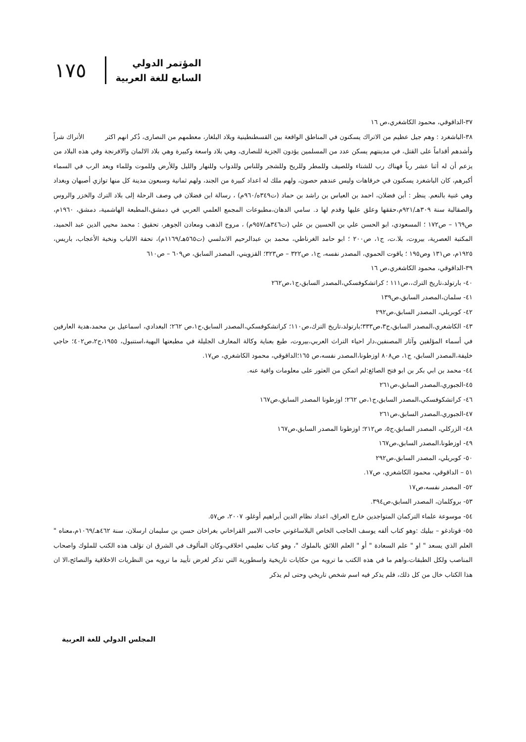١٧٥
المؤتمر الدولي
السابع للغة العربية
٣٧-الداقوقي، محمود الكاشغري،ص ١٦
٣٨-الباشغرد : وهم جيل عظيم من الاتراك يسكنون في المناطق الواقعة بين القسطنطينية وبلاد البلغار، معظمهم من النصارى، ذُكر انهم اكثر الأتراك شراً وأشدهم أقداماً على القتل، في مدينتهم يسكن عدد من المسلمين يؤدون الجزية للنصارى، وهي بلاد واسعة وكبيرة وهي بلاد الالمان والافرنجة وفي هذه البلاد من يزعم أن له أثنا عشر رباً فهناك رب للشتاء وللصيف وللمطر وللريح وللشجر وللناس وللدواب وللنهار والليل وللأرض وللموت وللماء ويعد الرب في السماء أكبرهم، كان الباشغرد يسكنون في خرقاهات وليس عندهم حصون، ولهم ملك له اعداد كبيرة من الجند، ولهم ثمانية وسبعون مدينة كل منها توازي أصبهان وبغداد وهي غنية بالنعم. ينظر : أبن فضلان، احمد بن العباس بن راشد بن حماد (ت٣٤٩ه/٩٦٠م) ، رسالة ابن فضلان في وصف الرحلة إلى بلاد الترك والخزر والروس والصقالبة سنة ٣٠٩هـ/٩٢١م،حققها وعلق عليها وقدم لها د. سامي الدهان،مطبوعات المجمع العلمي العربي في دمشق،المطبعة الهاشمية، دمشق، ١٩٦٠م، ص١٦٩ – ص١٧٢ ؛ المسعودي، ابو الحسن علي بن الحسين بن علي (ت٣٤٦هـ/٩٥٧م) ، مروج الذهب ومعادن الجوهر، تحقيق : محمد محيي الدين عبد الحميد، المكتبة العصرية، بيروت، بلا.ت، ج١، ص٢٠٠ ؛ ابو حامد الغرناطي، محمد بن عبدالرحيم الاندلسي (ت٥٦٥هـ/١١٦٩م)، تحفة الالباب ونخبة الأعجاب، باريس، ١٩٢٥م، ص١٣١ وص١٩٥ ؛ ياقوت الحموي، المصدر نفسه، ج١، ص٣٢٢ – ص٣٢٣؛ القزويني، المصدر السابق، ص٦٠٩ – ص٦١٠
٣٩-الداقوقي، محمود الكاشغري،ص ١٦
٤٠- بارتولد،تاريخ الترك،،ص١١١ ؛ كراتشكوفسكي،المصدر السابق،ج١،ص٢٦٢
٤١- سلمان،المصدر السابق،ص١٣٩
٤٢- كوبريلي، المصدر السابق،ص٢٩٢
٤٣- الكاشغري،المصدر السابق،ج٣،ص٣٣٣؛بارتولد،تاريخ الترك،ص١١٠؛ كراتشكوفسكي،المصدر السابق،ج١،ص ٢٦٢؛ البغدادي، اسماعيل بن محمد،هدية العارفين في أسماء المؤلفين وآثار المصنفين،دار احياء التراث العربي،بيروت، طبع بعناية وكالة المعارف الجليلة في مطبعتها البهية،استنبول، ١٩٥٥،ج٢،ص٤٠٢؛ حاجي خليفة،المصدر السابق، ج١، ص٨٠٨ اوزطونا،المصدر نفسه،ص ١٦٥؛الداقوقي، محمود الكاشغري، ص١٧.
٤٤- محمد بن ابي بكر بن ابو فتح الصائغ:لم اتمكن من العثور على معلومات وافية عنه.
٤٥-الجبوري،المصدر السابق،ص٢٦١
٤٦- كراتشكوفسكي،المصدر السابق،ج١،ص ٢٦٢؛ اوزطونا المصدر السابق،ص١٦٧
٤٧-الجبوري،المصدر السابق،ص٢٦١
٤٨- الزركلي، المصدر السابق،ج٥، ص٢١٢؛ اوزطونا المصدر السابق،ص١٦٧
٤٩- اوزطونا،المصدر السابق،ص١٦٧
٥٠- كوبريلي، المصدر السابق،ص٢٩٢
٥١ – الداقوقي، محمود الكاشغري، ص١٧.
٥٢- المصدر نفسه،ص١٧
٥٣- بروكلمان، المصدر السابق،ص٣٩٤.
٥٤- موسوعة علماء التركمان المتواجدين خارج العراق، اعداد نظام الدين أبراهيم أوغلو، ٢٠٠٧، ص٥٧.
٥٥- قوتادغو – بيليك :وهو كتاب ألفه يوسف الحاجب الخاص البلاساغوني حاجب الامير القراخاني بغراخان حسن بن سليمان ارسلان، سنة ٤٦٢هـ/١٠٦٩م،معناه " العلم الذي يسعد " او " علم السعادة " أو " العلم اللائق بالملوك "، وهو كتاب تعليمي اخلاقي،وكان المألوف في الشرق ان تؤلف هذه الكتب للملوك واصحاب المناصب ولكل الطبقات،واهم ما في هذه الكتب ما ترويه من حكايات تاريخية واسطورية التي تذكر لغرض تأييد ما ترويه من النظريات الاخلاقية والنصائح،الا ان هذا الكتاب خال من كل ذلك، فلم يذكر فيه اسم شخص تاريخي وحتى لم يذكر
المجلس الدولي للغة العربية